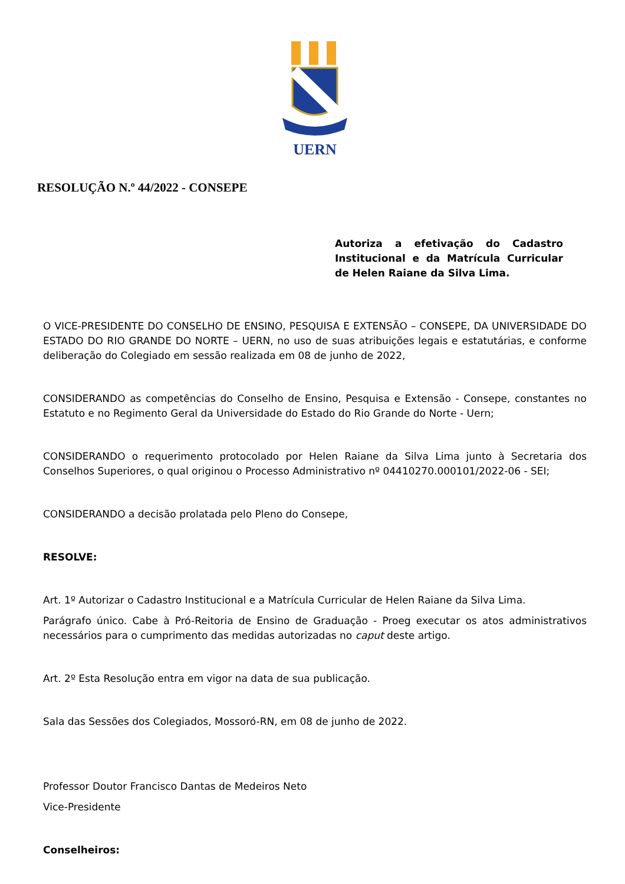UERN
RESOLUÇÃO N.º 44/2022 - CONSEPE
Autoriza a efetivação do Cadastro Institucional e da Matrícula Curricular de Helen Raiane da Silva Lima.
O VICE-PRESIDENTE DO CONSELHO DE ENSINO, PESQUISA E EXTENSÃO – CONSEPE, DA UNIVERSIDADE DO ESTADO DO RIO GRANDE DO NORTE – UERN, no uso de suas atribuições legais e estatutárias, e conforme deliberação do Colegiado em sessão realizada em 08 de junho de 2022,
CONSIDERANDO as competências do Conselho de Ensino, Pesquisa e Extensão - Consepe, constantes no Estatuto e no Regimento Geral da Universidade do Estado do Rio Grande do Norte - Uern;
CONSIDERANDO o requerimento protocolado por Helen Raiane da Silva Lima junto à Secretaria dos Conselhos Superiores, o qual originou o Processo Administrativo nº 04410270.000101/2022-06 - SEI;
CONSIDERANDO a decisão prolatada pelo Pleno do Consepe,
RESOLVE:
Art. 1º Autorizar o Cadastro Institucional e a Matrícula Curricular de Helen Raiane da Silva Lima.
Parágrafo único. Cabe à Pró-Reitoria de Ensino de Graduação - Proeg executar os atos administrativos necessários para o cumprimento das medidas autorizadas no caput deste artigo.
Art. 2º Esta Resolução entra em vigor na data de sua publicação.
Sala das Sessões dos Colegiados, Mossoró-RN, em 08 de junho de 2022.
Professor Doutor Francisco Dantas de Medeiros Neto
Vice-Presidente
Conselheiros: